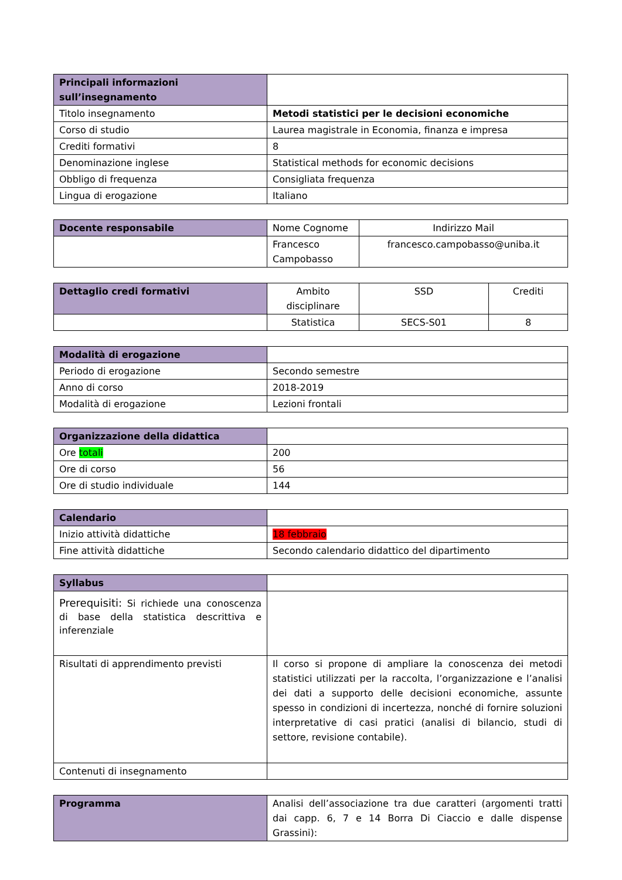| Principali informazioni sull’insegnamento | |
| Titolo insegnamento | Metodi statistici per le decisioni economiche |
| Corso di studio | Laurea magistrale in Economia, finanza e impresa |
| Crediti formativi | 8 |
| Denominazione inglese | Statistical methods for economic decisions |
| Obbligo di frequenza | Consigliata frequenza |
| Lingua di erogazione | Italiano |
| Docente responsabile | Nome Cognome | Indirizzo Mail |
| | Francesco Campobasso | francesco.campobasso@uniba.it |
| Dettaglio credi formativi | Ambito disciplinare | SSD | Crediti |
| | Statistica | SECS-S01 | 8 |
| Modalità di erogazione | |
| Periodo di erogazione | Secondo semestre |
| Anno di corso | 2018-2019 |
| Modalità di erogazione | Lezioni frontali |
| Organizzazione della didattica | |
| Ore totali | 200 |
| Ore di corso | 56 |
| Ore di studio individuale | 144 |
| Calendario | |
| Inizio attività didattiche | 18 febbraio |
| Fine attività didattiche | Secondo calendario didattico del dipartimento |
| Syllabus | |
| Prerequisiti: Si richiede una conoscenza di base della statistica descrittiva e inferenziale | |
| Risultati di apprendimento previsti | Il corso si propone di ampliare la conoscenza dei metodi statistici utilizzati per la raccolta, l’organizzazione e l’analisi dei dati a supporto delle decisioni economiche, assunte spesso in condizioni di incertezza, nonché di fornire soluzioni interpretative di casi pratici (analisi di bilancio, studi di settore, revisione contabile). |
| Contenuti di insegnamento | |
| Programma | Analisi dell’associazione tra due caratteri (argomenti tratti dai capp. 6, 7 e 14 Borra Di Ciaccio e dalle dispense Grassini): |